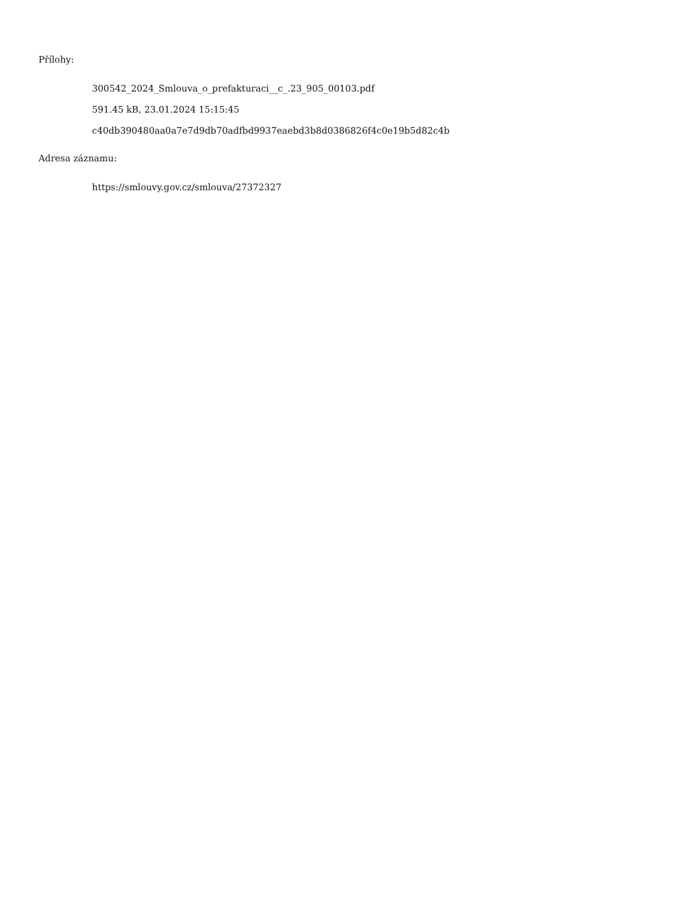Přílohy:
300542_2024_Smlouva_o_prefakturaci__c_.23_905_00103.pdf
591.45 kB, 23.01.2024 15:15:45
c40db390480aa0a7e7d9db70adfbd9937eaebd3b8d0386826f4c0e19b5d82c4b
Adresa záznamu:
https://smlouvy.gov.cz/smlouva/27372327